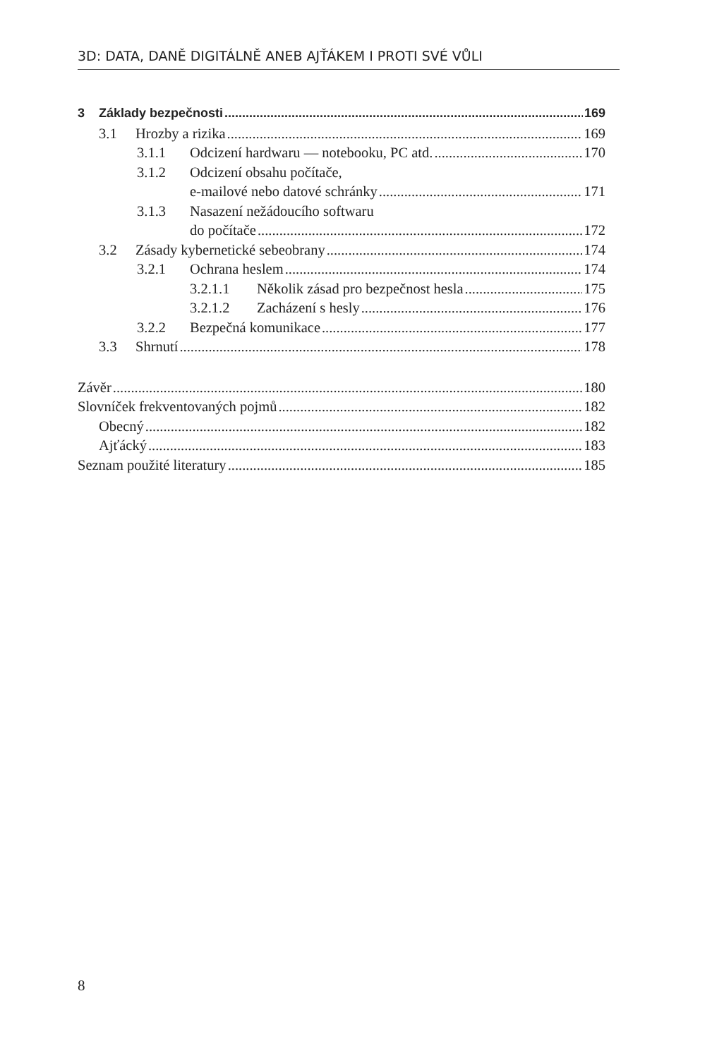3D: DATA, DANĚ DIGITÁLNĚ ANEB AJŤÁKEM I PROTI SVÉ VŮLI
3 Základy bezpečnosti 169
3.1 Hrozby a rizika 169
3.1.1 Odcizení hardwaru — notebooku, PC atd. 170
3.1.2 Odcizení obsahu počítače,
e-mailové nebo datové schránky 171
3.1.3 Nasazení nežádoucího softwaru
do počítače 172
3.2 Zásady kybernetické sebeobrany 174
3.2.1 Ochrana heslem 174
3.2.1.1 Několik zásad pro bezpečnost hesla 175
3.2.1.2 Zacházení s hesly 176
3.2.2 Bezpečná komunikace 177
3.3 Shrnutí 178
Závěr 180
Slovníček frekventovaných pojmů 182
Obecný 182
Ajťácký 183
Seznam použité literatury 185
8